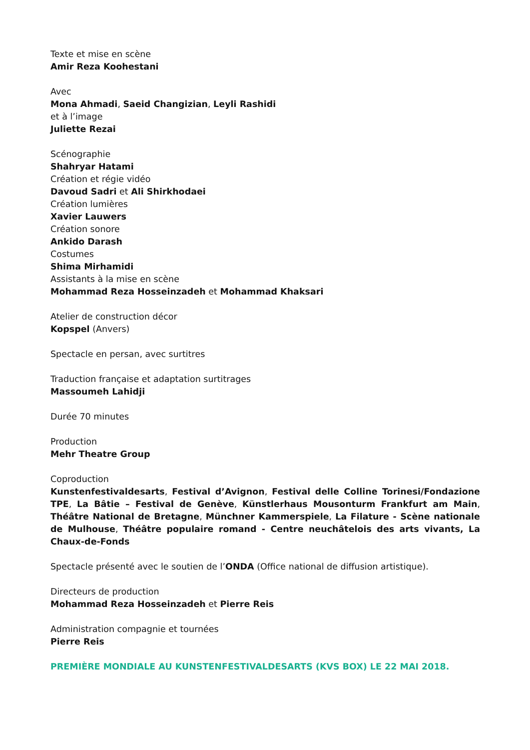Texte et mise en scène
Amir Reza Koohestani
Avec
Mona Ahmadi, Saeid Changizian, Leyli Rashidi
et à l’image
Juliette Rezai
Scénographie
Shahryar Hatami
Création et régie vidéo
Davoud Sadri et Ali Shirkhodaei
Création lumières
Xavier Lauwers
Création sonore
Ankido Darash
Costumes
Shima Mirhamidi
Assistants à la mise en scène
Mohammad Reza Hosseinzadeh et Mohammad Khaksari
Atelier de construction décor
Kopspel (Anvers)
Spectacle en persan, avec surtitres
Traduction française et adaptation surtitrages
Massoumeh Lahidji
Durée 70 minutes
Production
Mehr Theatre Group
Coproduction
Kunstenfestivaldesarts, Festival d’Avignon, Festival delle Colline Torinesi/Fondazione TPE, La Bâtie – Festival de Genève, Künstlerhaus Mousonturm Frankfurt am Main, Théâtre National de Bretagne, Münchner Kammerspiele, La Filature - Scène nationale de Mulhouse, Théâtre populaire romand - Centre neuchâtelois des arts vivants, La Chaux-de-Fonds
Spectacle présenté avec le soutien de l’ONDA (Office national de diffusion artistique).
Directeurs de production
Mohammad Reza Hosseinzadeh et Pierre Reis
Administration compagnie et tournées
Pierre Reis
PREMIÈRE MONDIALE AU KUNSTENFESTIVALDESARTS (KVS BOX) LE 22 MAI 2018.